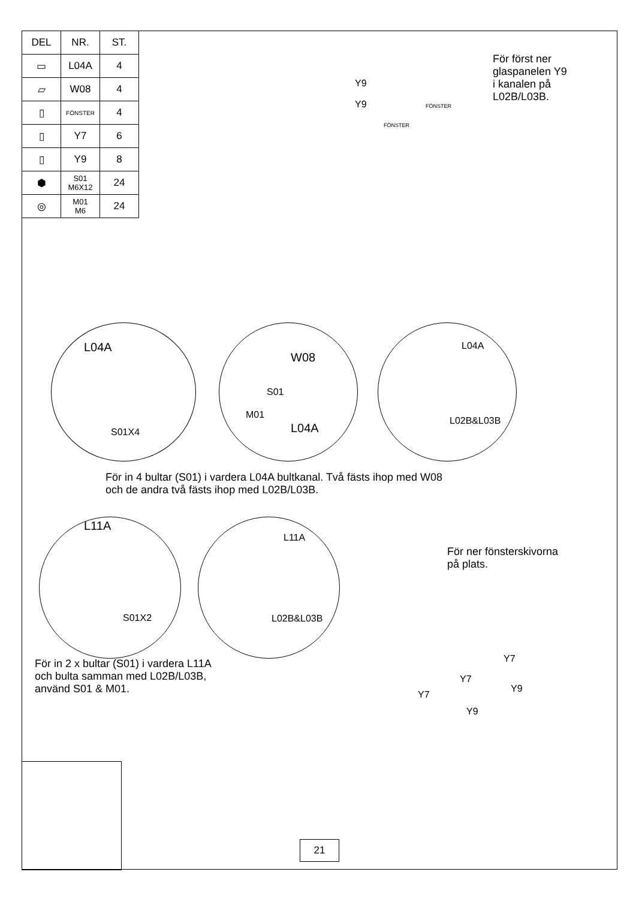| DEL | NR. | ST. |
| --- | --- | --- |
| ▭ | L04A | 4 |
| ▱ | W08 | 4 |
| ▯ | FÖNSTER | 4 |
| ▯ | Y7 | 6 |
| ▯ | Y9 | 8 |
| ⬢ | S01 M6X12 | 24 |
| ◎ | M01 M6 | 24 |
För först ner
glaspanelen Y9
i kanalen på
L02B/L03B.
Y9
Y9 FÖNSTER
FÖNSTER
L04A
S01X4
W08
S01
M01
L04A
L04A
L02B&L03B
För in 4 bultar (S01) i vardera L04A bultkanal. Två fästs ihop med W08
och de andra två fästs ihop med L02B/L03B.
L11A
S01X2
L11A
L02B&L03B
För ner fönsterskivorna
på plats.
För in 2 x bultar (S01) i vardera L11A
och bulta samman med L02B/L03B,
använd S01 & M01.
Y7
Y7
Y9
Y7
Y9
21